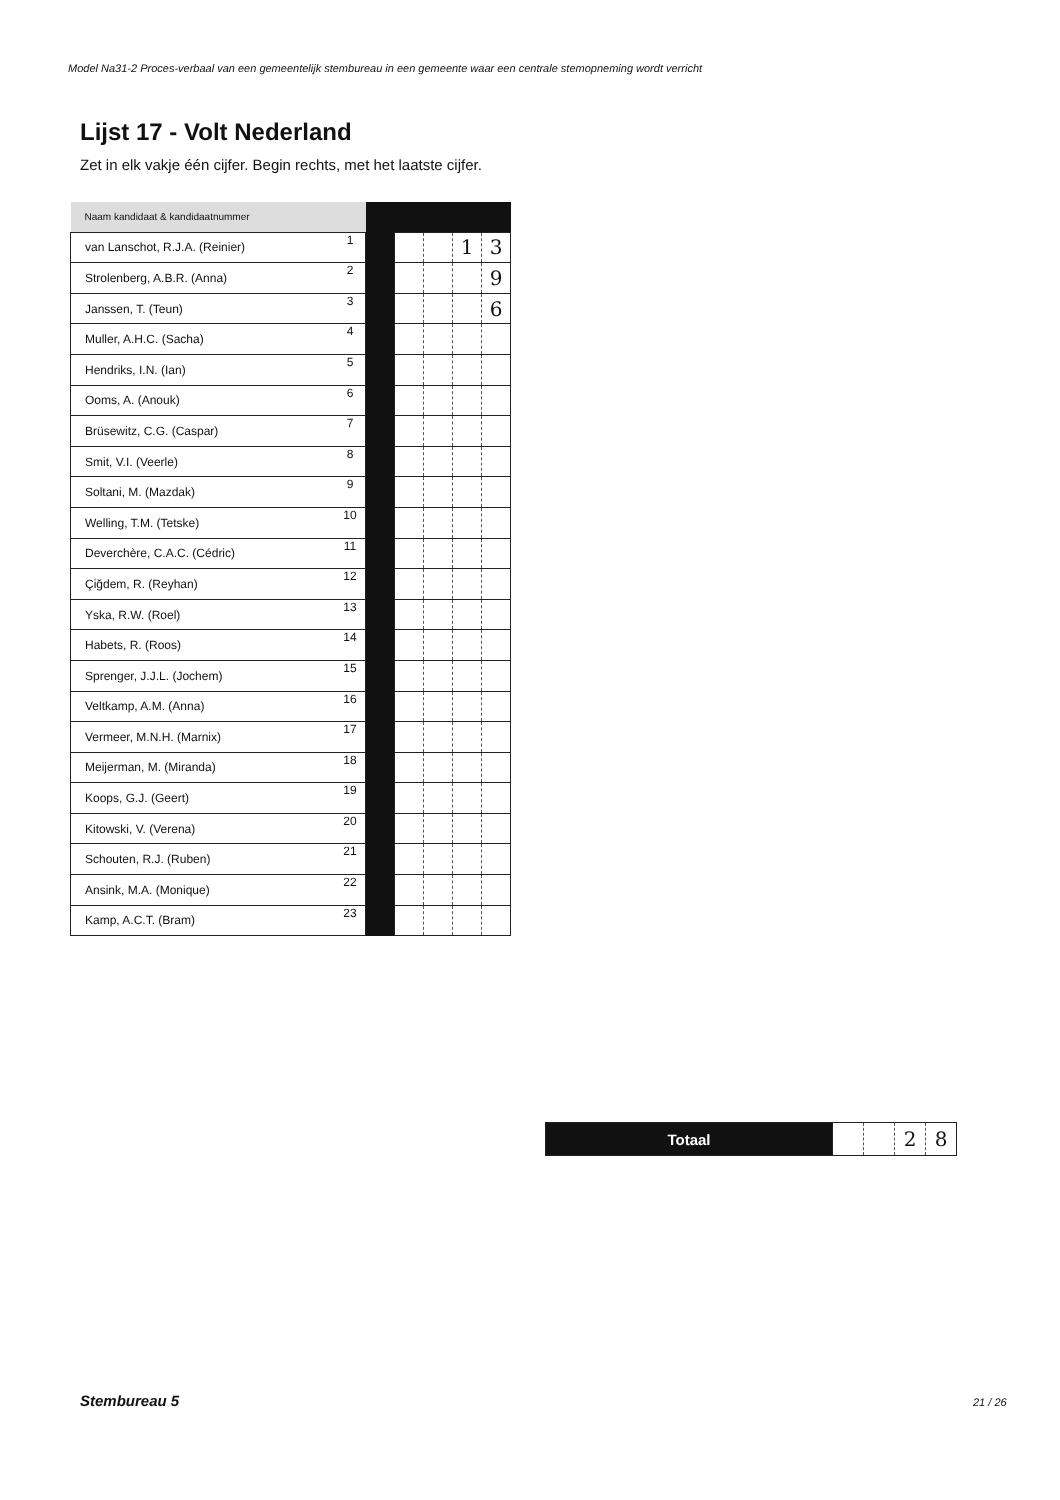Model Na31-2 Proces-verbaal van een gemeentelijk stembureau in een gemeente waar een centrale stemopneming wordt verricht
Lijst 17 - Volt Nederland
Zet in elk vakje één cijfer. Begin rechts, met het laatste cijfer.
| Naam kandidaat & kandidaatnummer | | | | | | |
| van Lanschot, R.J.A. (Reinier) | 1 | | | | 1 | 3 |
| Strolenberg, A.B.R. (Anna) | 2 | | | | | 9 |
| Janssen, T. (Teun) | 3 | | | | | 6 |
| Muller, A.H.C. (Sacha) | 4 | | | | | |
| Hendriks, I.N. (Ian) | 5 | | | | | |
| Ooms, A. (Anouk) | 6 | | | | | |
| Brüsewitz, C.G. (Caspar) | 7 | | | | | |
| Smit, V.I. (Veerle) | 8 | | | | | |
| Soltani, M. (Mazdak) | 9 | | | | | |
| Welling, T.M. (Tetske) | 10 | | | | | |
| Deverchère, C.A.C. (Cédric) | 11 | | | | | |
| Çiğdem, R. (Reyhan) | 12 | | | | | |
| Yska, R.W. (Roel) | 13 | | | | | |
| Habets, R. (Roos) | 14 | | | | | |
| Sprenger, J.J.L. (Jochem) | 15 | | | | | |
| Veltkamp, A.M. (Anna) | 16 | | | | | |
| Vermeer, M.N.H. (Marnix) | 17 | | | | | |
| Meijerman, M. (Miranda) | 18 | | | | | |
| Koops, G.J. (Geert) | 19 | | | | | |
| Kitowski, V. (Verena) | 20 | | | | | |
| Schouten, R.J. (Ruben) | 21 | | | | | |
| Ansink, M.A. (Monique) | 22 | | | | | |
| Kamp, A.C.T. (Bram) | 23 | | | | | |
| Totaal | | | 2 | 8 |
Stembureau 5 21 / 26